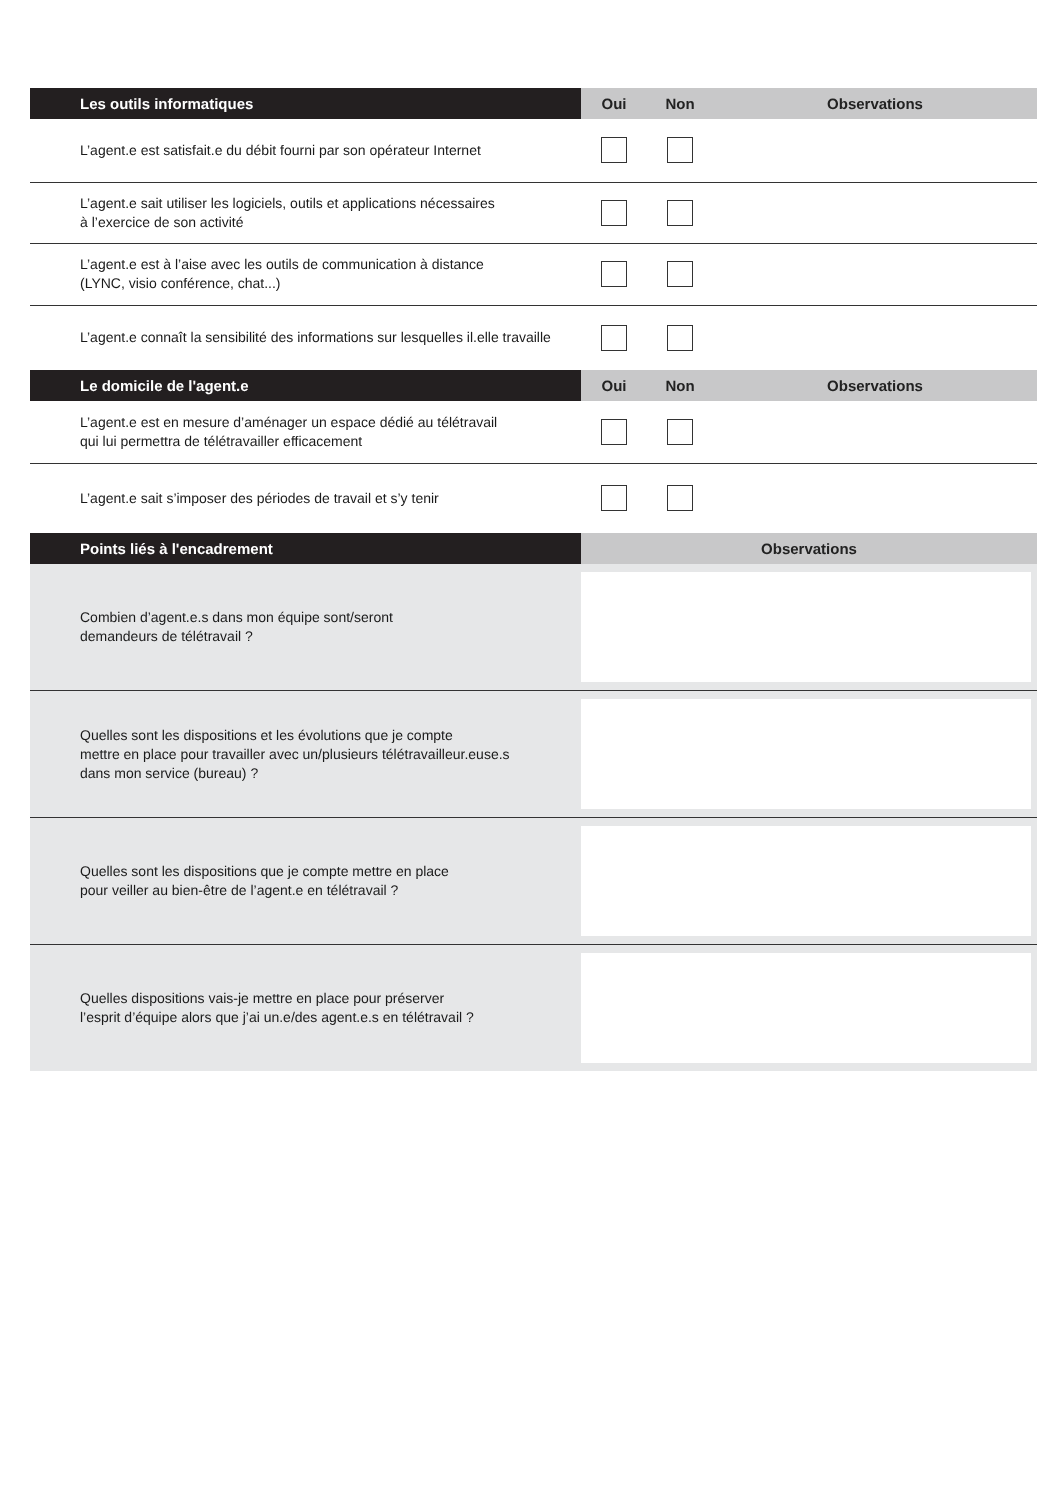| Les outils informatiques | Oui | Non | Observations |
| --- | --- | --- | --- |
| L’agent.e est satisfait.e du débit fourni par son opérateur Internet | | | |
| L’agent.e sait utiliser les logiciels, outils et applications nécessaires à l’exercice de son activité | | | |
| L’agent.e est à l’aise avec les outils de communication à distance (LYNC, visio conférence, chat...) | | | |
| L’agent.e connaît la sensibilité des informations sur lesquelles il.elle travaille | | | |
| Le domicile de l'agent.e | Oui | Non | Observations |
| L’agent.e est en mesure d’aménager un espace dédié au télétravail qui lui permettra de télétravailler efficacement | | | |
| L’agent.e sait s’imposer des périodes de travail et s’y tenir | | | |
| Points liés à l'encadrement | Observations | | |
| Combien d’agent.e.s dans mon équipe sont/seront demandeurs de télétravail ? | | | |
| Quelles sont les dispositions et les évolutions que je compte mettre en place pour travailler avec un/plusieurs télétravailleur.euse.s dans mon service (bureau) ? | | | |
| Quelles sont les dispositions que je compte mettre en place pour veiller au bien-être de l’agent.e en télétravail ? | | | |
| Quelles dispositions vais-je mettre en place pour préserver l’esprit d’équipe alors que j’ai un.e/des agent.e.s en télétravail ? | | | |